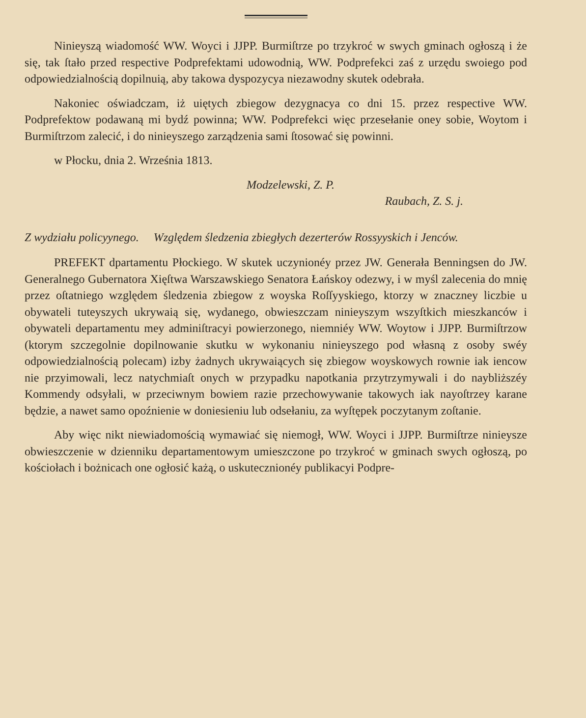Ninieyszą wiadomość WW. Woyci i JJPP. Burmiſtrze po trzykroć w swych gminach ogłoszą i że się, tak ſtało przed respective Podprefektami udowodnią, WW. Podprefekci zaś z urzędu swoiego pod odpowiedzialnością dopilnuią, aby takowa dyspozycya niezawodny skutek odebrała.
Nakoniec oświadczam, iż uiętych zbiegow dezygnacya co dni 15. przez respective WW. Podprefektow podawaną mi bydź powinna; WW. Podprefekci więc przesełanie oney sobie, Woytom i Burmiſtrzom zalecić, i do ninieyszego zarządzenia sami ſtosować się powinni.
w Płocku, dnia 2. Września 1813.
Modzelewski, Z. P.
Raubach, Z. S. j.
Z wydziału policyynego. Względem śledzenia zbiegłych dezerterów Rossyyskich i Jenców.
PREFEKT dpartamentu Płockiego. W skutek uczynionéy przez JW. Generała Benningsen do JW. Generalnego Gubernatora Xięſtwa Warszawskiego Senatora Łańskoy odezwy, i w myśl zalecenia do mnię przez oſtatniego względem śledzenia zbiegow z woyska Roſſyyskiego, ktorzy w znaczney liczbie u obywateli tuteyszych ukrywaią się, wydanego, obwieszczam ninieyszym wszyſtkich mieszkanców i obywateli departamentu mey adminiſtracyi powierzonego, niemniéy WW. Woytow i JJPP. Burmiſtrzow (ktorym szczegolnie dopilnowanie skutku w wykonaniu ninieyszego pod własną z osoby swéy odpowiedzialnością polecam) izby żadnych ukrywaiących się zbiegow woyskowych rownie iak iencow nie przyimowali, lecz natychmiaſt onych w przypadku napotkania przytrzymywali i do naybliższéy Kommendy odsyłali, w przeciwnym bowiem razie przechowywanie takowych iak nayoſtrzey karane będzie, a nawet samo opoźnienie w doniesieniu lub odsełaniu, za wyſtępek poczytanym zoſtanie.
Aby więc nikt niewiadomością wymawiać się niemogł, WW. Woyci i JJPP. Burmiſtrze ninieysze obwieszczenie w dzienniku departamentowym umieszczone po trzykroć w gminach swych ogłoszą, po kościołach i bożnicach one ogłosić każą, o uskutecznionéy publikacyi Podpre-